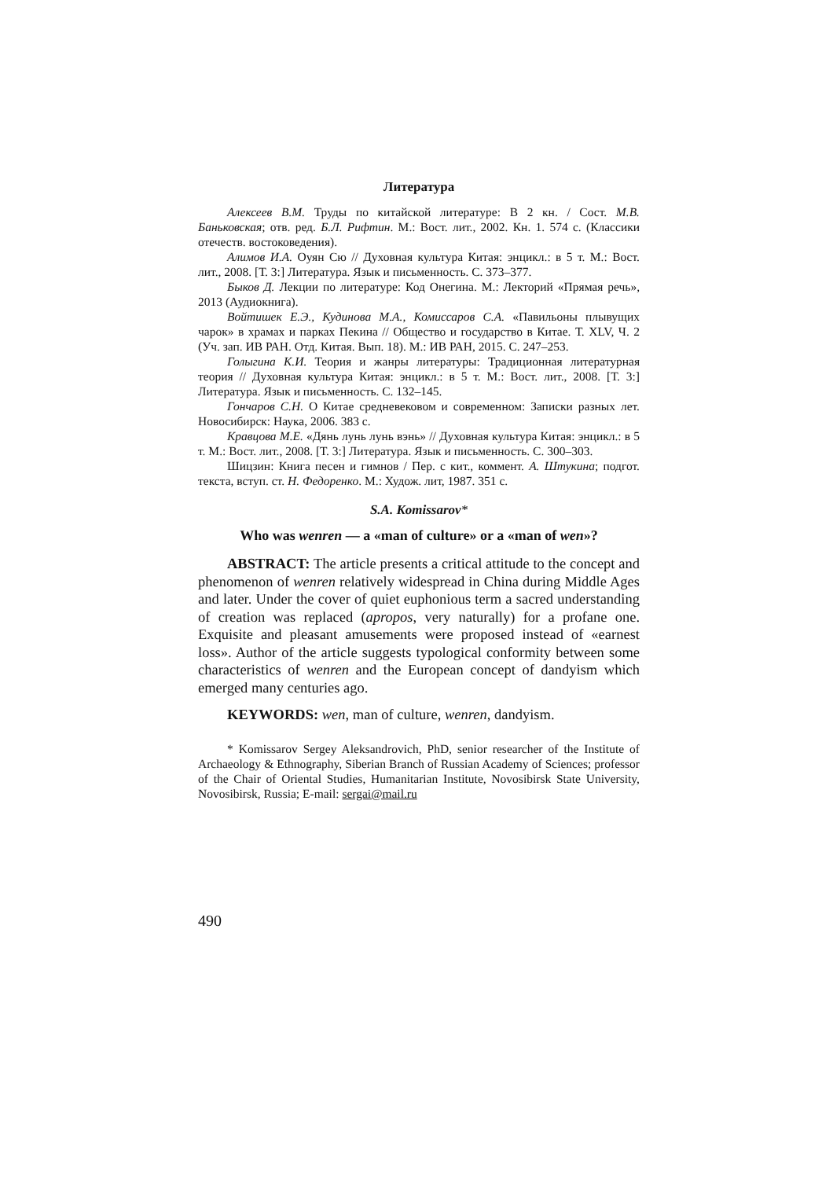Литература
Алексеев В.М. Труды по китайской литературе: В 2 кн. / Сост. М.В. Баньковская; отв. ред. Б.Л. Рифтин. М.: Вост. лит., 2002. Кн. 1. 574 с. (Классики отечеств. востоковедения).
Алимов И.А. Оуян Сю // Духовная культура Китая: энцикл.: в 5 т. М.: Вост. лит., 2008. [Т. 3:] Литература. Язык и письменность. С. 373–377.
Быков Д. Лекции по литературе: Код Онегина. М.: Лекторий «Прямая речь», 2013 (Аудиокнига).
Войтишек Е.Э., Кудинова М.А., Комиссаров С.А. «Павильоны плывущих чарок» в храмах и парках Пекина // Общество и государство в Китае. Т. XLV, Ч. 2 (Уч. зап. ИВ РАН. Отд. Китая. Вып. 18). М.: ИВ РАН, 2015. С. 247–253.
Голыгина К.И. Теория и жанры литературы: Традиционная литературная теория // Духовная культура Китая: энцикл.: в 5 т. М.: Вост. лит., 2008. [Т. 3:] Литература. Язык и письменность. С. 132–145.
Гончаров С.Н. О Китае средневековом и современном: Записки разных лет. Новосибирск: Наука, 2006. 383 с.
Кравцова М.Е. «Дянь лунь лунь вэнь» // Духовная культура Китая: энцикл.: в 5 т. М.: Вост. лит., 2008. [Т. 3:] Литература. Язык и письменность. С. 300–303.
Шицзин: Книга песен и гимнов / Пер. с кит., коммент. А. Штукина; подгот. текста, вступ. ст. Н. Федоренко. М.: Худож. лит, 1987. 351 с.
S.A. Komissarov*
Who was wenren — a «man of culture» or a «man of wen»?
ABSTRACT: The article presents a critical attitude to the concept and phenomenon of wenren relatively widespread in China during Middle Ages and later. Under the cover of quiet euphonious term a sacred understanding of creation was replaced (apropos, very naturally) for a profane one. Exquisite and pleasant amusements were proposed instead of «earnest loss». Author of the article suggests typological conformity between some characteristics of wenren and the European concept of dandyism which emerged many centuries ago.
KEYWORDS: wen, man of culture, wenren, dandyism.
* Komissarov Sergey Aleksandrovich, PhD, senior researcher of the Institute of Archaeology & Ethnography, Siberian Branch of Russian Academy of Sciences; professor of the Chair of Oriental Studies, Humanitarian Institute, Novosibirsk State University, Novosibirsk, Russia; E-mail: sergai@mail.ru
490